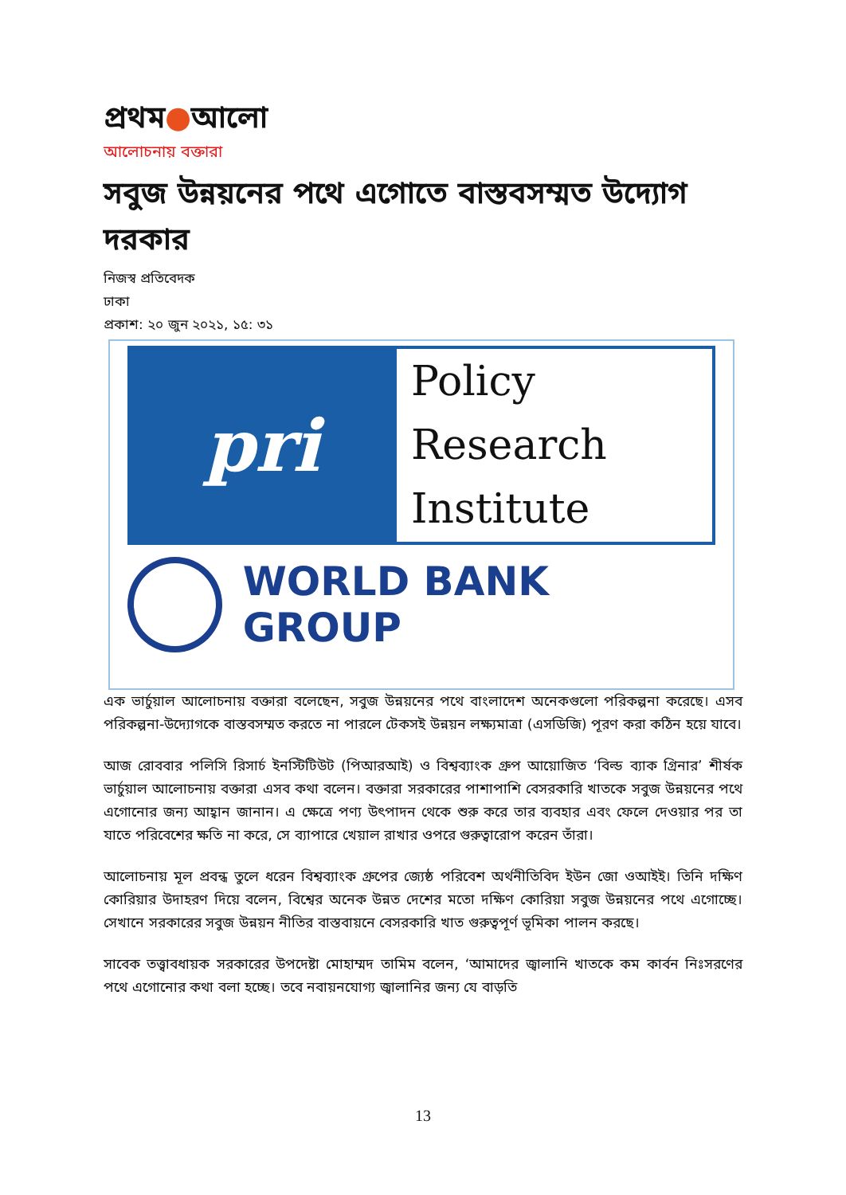প্রথম●আলো
আলোচনায় বক্তারা
সবুজ উন্নয়নের পথে এগোতে বাস্তবসম্মত উদ্যোগ দরকার
নিজস্ব প্রতিবেদক
ঢাকা
প্রকাশ: ২০ জুন ২০২১, ১৫: ৩১
pri
Policy
Research
Institute
WORLD BANK GROUP
এক ভার্চুয়াল আলোচনায় বক্তারা বলেছেন, সবুজ উন্নয়নের পথে বাংলাদেশ অনেকগুলো পরিকল্পনা করেছে। এসব পরিকল্পনা-উদ্যোগকে বাস্তবসম্মত করতে না পারলে টেকসই উন্নয়ন লক্ষ্যমাত্রা (এসডিজি) পূরণ করা কঠিন হয়ে যাবে।
আজ রোববার পলিসি রিসার্চ ইনস্টিটিউট (পিআরআই) ও বিশ্বব্যাংক গ্রুপ আয়োজিত ‘বিল্ড ব্যাক গ্রিনার’ শীর্ষক ভার্চুয়াল আলোচনায় বক্তারা এসব কথা বলেন। বক্তারা সরকারের পাশাপাশি বেসরকারি খাতকে সবুজ উন্নয়নের পথে এগোনোর জন্য আহ্বান জানান। এ ক্ষেত্রে পণ্য উৎপাদন থেকে শুরু করে তার ব্যবহার এবং ফেলে দেওয়ার পর তা যাতে পরিবেশের ক্ষতি না করে, সে ব্যাপারে খেয়াল রাখার ওপরে গুরুত্বারোপ করেন তাঁরা।
আলোচনায় মূল প্রবন্ধ তুলে ধরেন বিশ্বব্যাংক গ্রুপের জ্যেষ্ঠ পরিবেশ অর্থনীতিবিদ ইউন জো ওআইই। তিনি দক্ষিণ কোরিয়ার উদাহরণ দিয়ে বলেন, বিশ্বের অনেক উন্নত দেশের মতো দক্ষিণ কোরিয়া সবুজ উন্নয়নের পথে এগোচ্ছে। সেখানে সরকারের সবুজ উন্নয়ন নীতির বাস্তবায়নে বেসরকারি খাত গুরুত্বপূর্ণ ভূমিকা পালন করছে।
সাবেক তত্ত্বাবধায়ক সরকারের উপদেষ্টা মোহাম্মদ তামিম বলেন, ‘আমাদের জ্বালানি খাতকে কম কার্বন নিঃসরণের পথে এগোনোর কথা বলা হচ্ছে। তবে নবায়নযোগ্য জ্বালানির জন্য যে বাড়তি
13